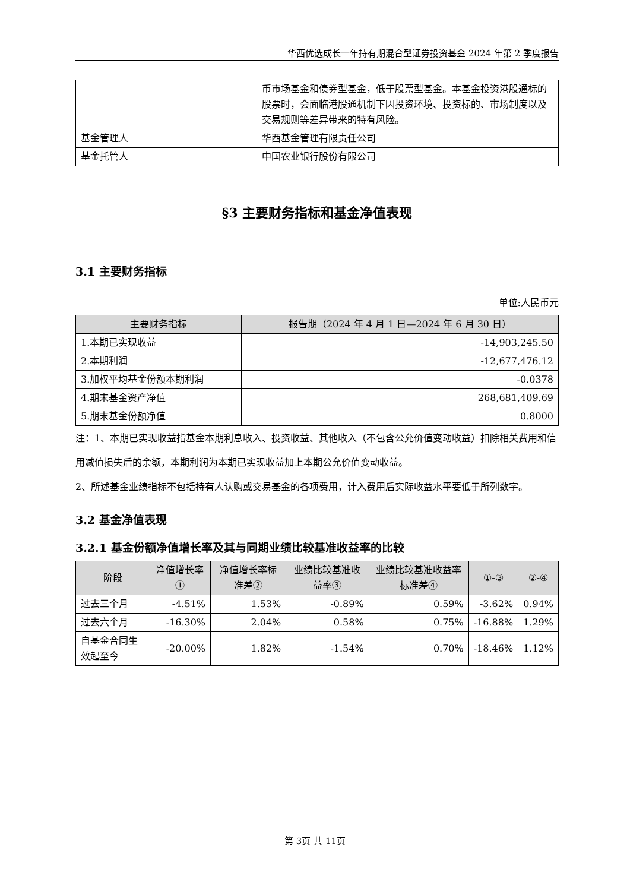华西优选成长一年持有期混合型证券投资基金 2024 年第 2 季度报告
| | 币市场基金和债券型基金，低于股票型基金。本基金投资港股通标的股票时，会面临港股通机制下因投资环境、投资标的、市场制度以及交易规则等差异带来的特有风险。 |
| 基金管理人 | 华西基金管理有限责任公司 |
| 基金托管人 | 中国农业银行股份有限公司 |
§3 主要财务指标和基金净值表现
3.1 主要财务指标
单位:人民币元
| 主要财务指标 | 报告期（2024 年 4 月 1 日—2024 年 6 月 30 日） |
| --- | --- |
| 1.本期已实现收益 | -14,903,245.50 |
| 2.本期利润 | -12,677,476.12 |
| 3.加权平均基金份额本期利润 | -0.0378 |
| 4.期末基金资产净值 | 268,681,409.69 |
| 5.期末基金份额净值 | 0.8000 |
注：1、本期已实现收益指基金本期利息收入、投资收益、其他收入（不包含公允价值变动收益）扣除相关费用和信用减值损失后的余额，本期利润为本期已实现收益加上本期公允价值变动收益。
2、所述基金业绩指标不包括持有人认购或交易基金的各项费用，计入费用后实际收益水平要低于所列数字。
3.2 基金净值表现
3.2.1 基金份额净值增长率及其与同期业绩比较基准收益率的比较
| 阶段 | 净值增长率① | 净值增长率标准差② | 业绩比较基准收益率③ | 业绩比较基准收益率标准差④ | ①-③ | ②-④ |
| --- | --- | --- | --- | --- | --- | --- |
| 过去三个月 | -4.51% | 1.53% | -0.89% | 0.59% | -3.62% | 0.94% |
| 过去六个月 | -16.30% | 2.04% | 0.58% | 0.75% | -16.88% | 1.29% |
| 自基金合同生效起至今 | -20.00% | 1.82% | -1.54% | 0.70% | -18.46% | 1.12% |
第 3页 共 11页